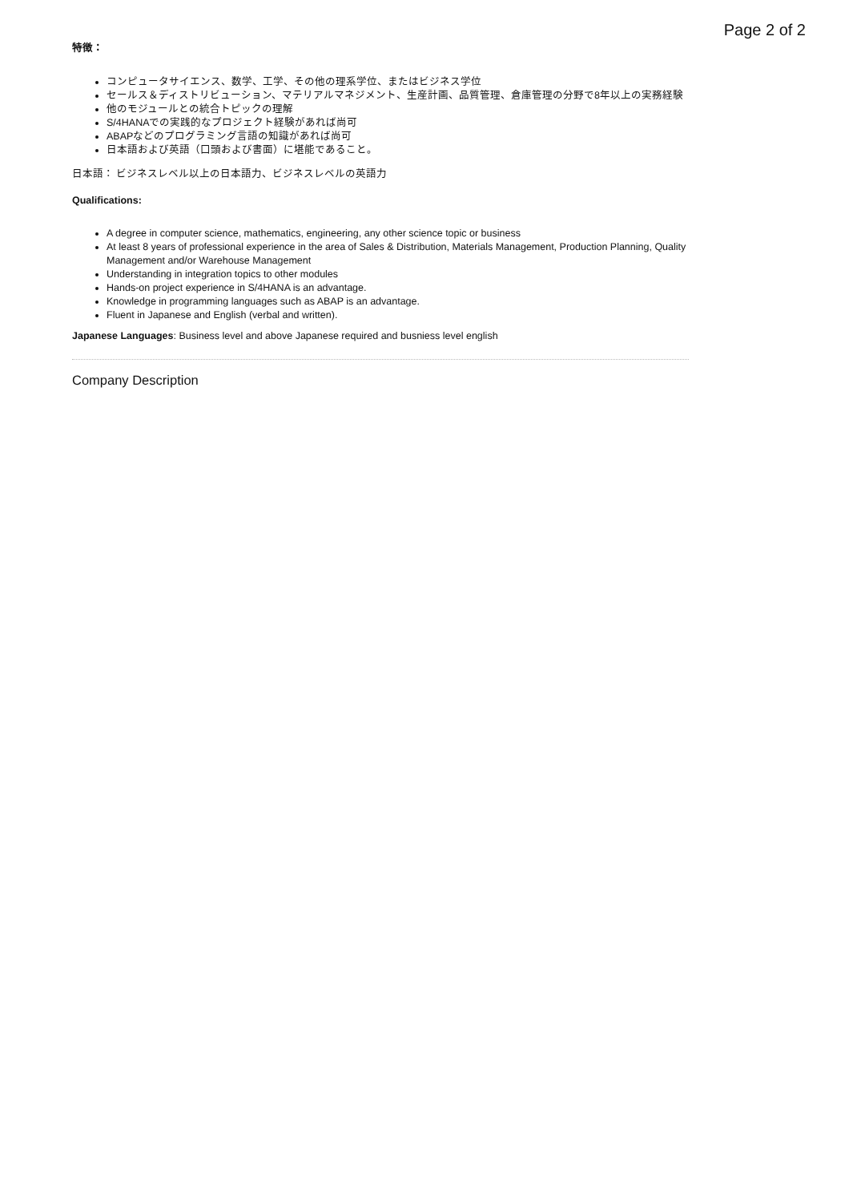Page 2 of 2
特徴：
コンピュータサイエンス、数学、工学、その他の理系学位、またはビジネス学位
セールス＆ディストリビューション、マテリアルマネジメント、生産計画、品質管理、倉庫管理の分野で8年以上の実務経験
他のモジュールとの統合トピックの理解
S/4HANAでの実践的なプロジェクト経験があれば尚可
ABAPなどのプログラミング言語の知識があれば尚可
日本語および英語（口頭および書面）に堪能であること。
日本語： ビジネスレベル以上の日本語力、ビジネスレベルの英語力
Qualifications:
A degree in computer science, mathematics, engineering, any other science topic or business
At least 8 years of professional experience in the area of Sales & Distribution, Materials Management, Production Planning, Quality Management and/or Warehouse Management
Understanding in integration topics to other modules
Hands-on project experience in S/4HANA is an advantage.
Knowledge in programming languages such as ABAP is an advantage.
Fluent in Japanese and English (verbal and written).
Japanese Languages: Business level and above Japanese required and busniess level english
Company Description